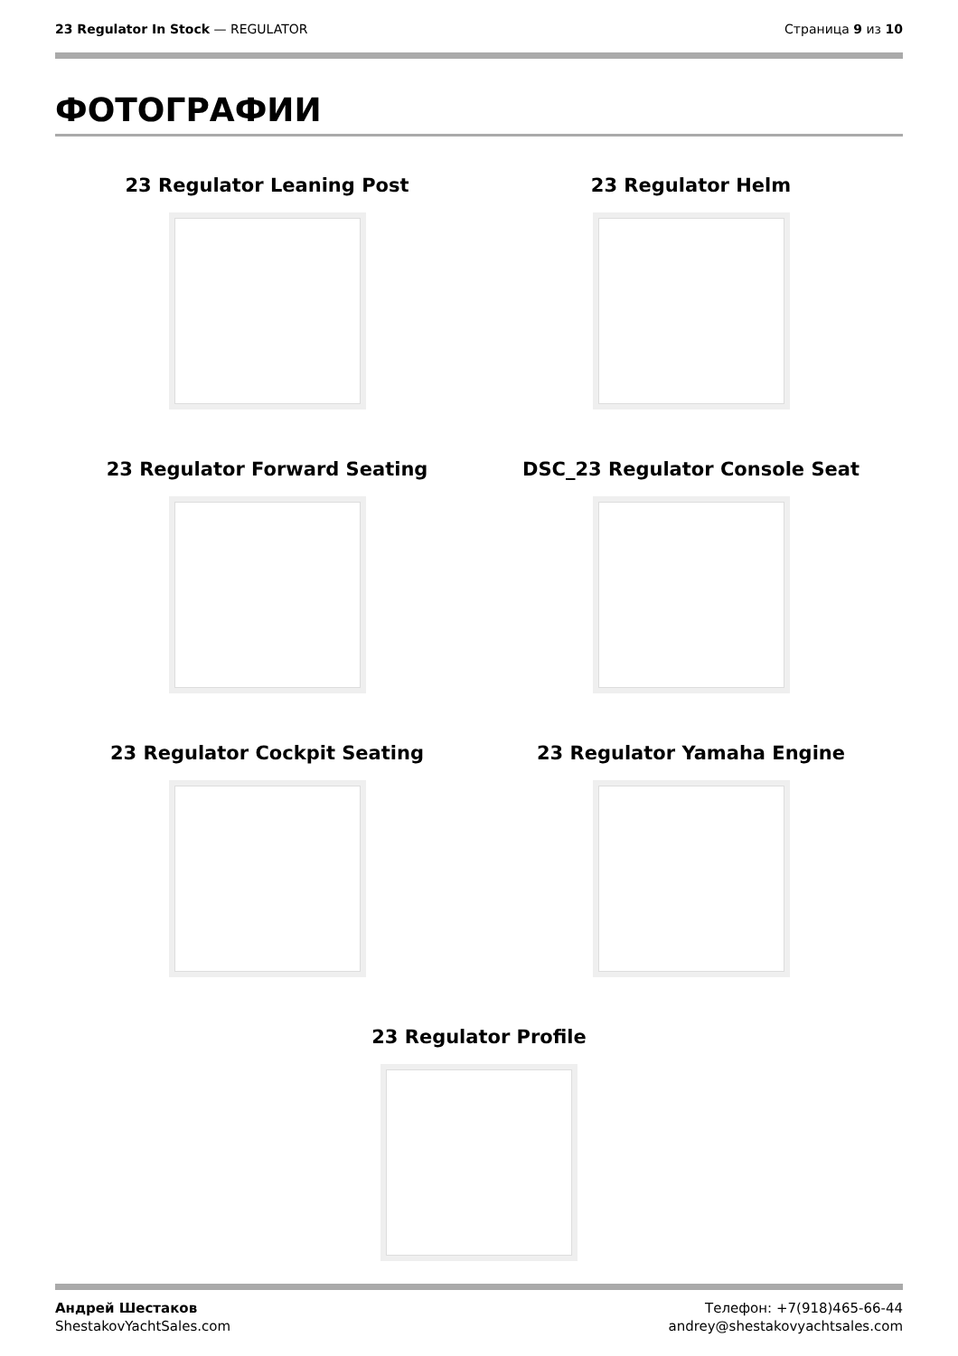23 Regulator In Stock — REGULATOR
Страница 9 из 10
ФОТОГРАФИИ
23 Regulator Leaning Post
23 Regulator Helm
23 Regulator Forward Seating
DSC_23 Regulator Console Seat
23 Regulator Cockpit Seating
23 Regulator Yamaha Engine
23 Regulator Profile
Андрей Шестаков
ShestakovYachtSales.com
Телефон: +7(918)465-66-44
andrey@shestakovyachtsales.com